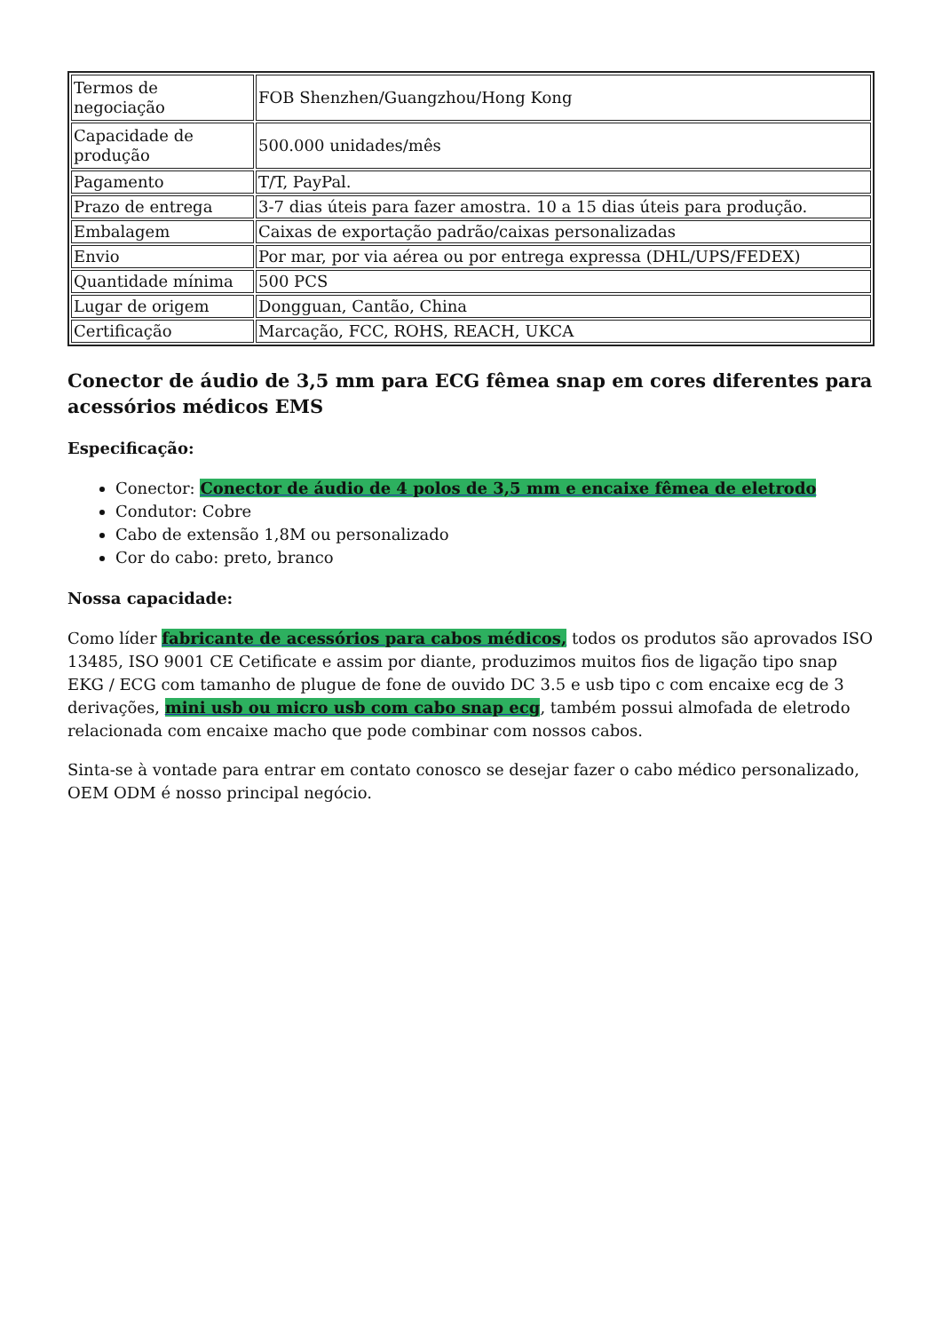| Termos de negociação | FOB Shenzhen/Guangzhou/Hong Kong |
| Capacidade de produção | 500.000 unidades/mês |
| Pagamento | T/T, PayPal. |
| Prazo de entrega | 3-7 dias úteis para fazer amostra. 10 a 15 dias úteis para produção. |
| Embalagem | Caixas de exportação padrão/caixas personalizadas |
| Envio | Por mar, por via aérea ou por entrega expressa (DHL/UPS/FEDEX) |
| Quantidade mínima | 500 PCS |
| Lugar de origem | Dongguan, Cantão, China |
| Certificação | Marcação, FCC, ROHS, REACH, UKCA |
Conector de áudio de 3,5 mm para ECG fêmea snap em cores diferentes para acessórios médicos EMS
Especificação:
Conector: Conector de áudio de 4 polos de 3,5 mm e encaixe fêmea de eletrodo
Condutor: Cobre
Cabo de extensão 1,8M ou personalizado
Cor do cabo: preto, branco
Nossa capacidade:
Como líder fabricante de acessórios para cabos médicos, todos os produtos são aprovados ISO 13485, ISO 9001 CE Cetificate e assim por diante, produzimos muitos fios de ligação tipo snap EKG / ECG com tamanho de plugue de fone de ouvido DC 3.5 e usb tipo c com encaixe ecg de 3 derivações, mini usb ou micro usb com cabo snap ecg, também possui almofada de eletrodo relacionada com encaixe macho que pode combinar com nossos cabos.
Sinta-se à vontade para entrar em contato conosco se desejar fazer o cabo médico personalizado, OEM ODM é nosso principal negócio.